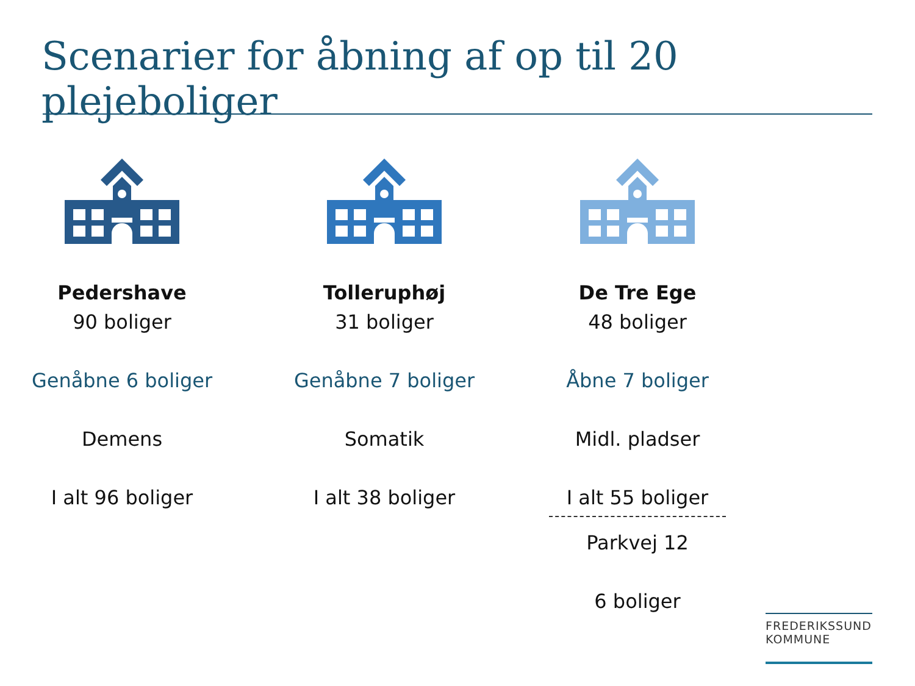Scenarier for åbning af op til 20 plejeboliger
Pedershave
90 boliger
Genåbne 6 boliger
Demens
I alt 96 boliger
Tolleruphøj
31 boliger
Genåbne 7 boliger
Somatik
I alt 38 boliger
De Tre Ege
48 boliger
Åbne 7 boliger
Midl. pladser
I alt 55 boliger
Parkvej 12
6 boliger
FREDERIKSSUND
KOMMUNE